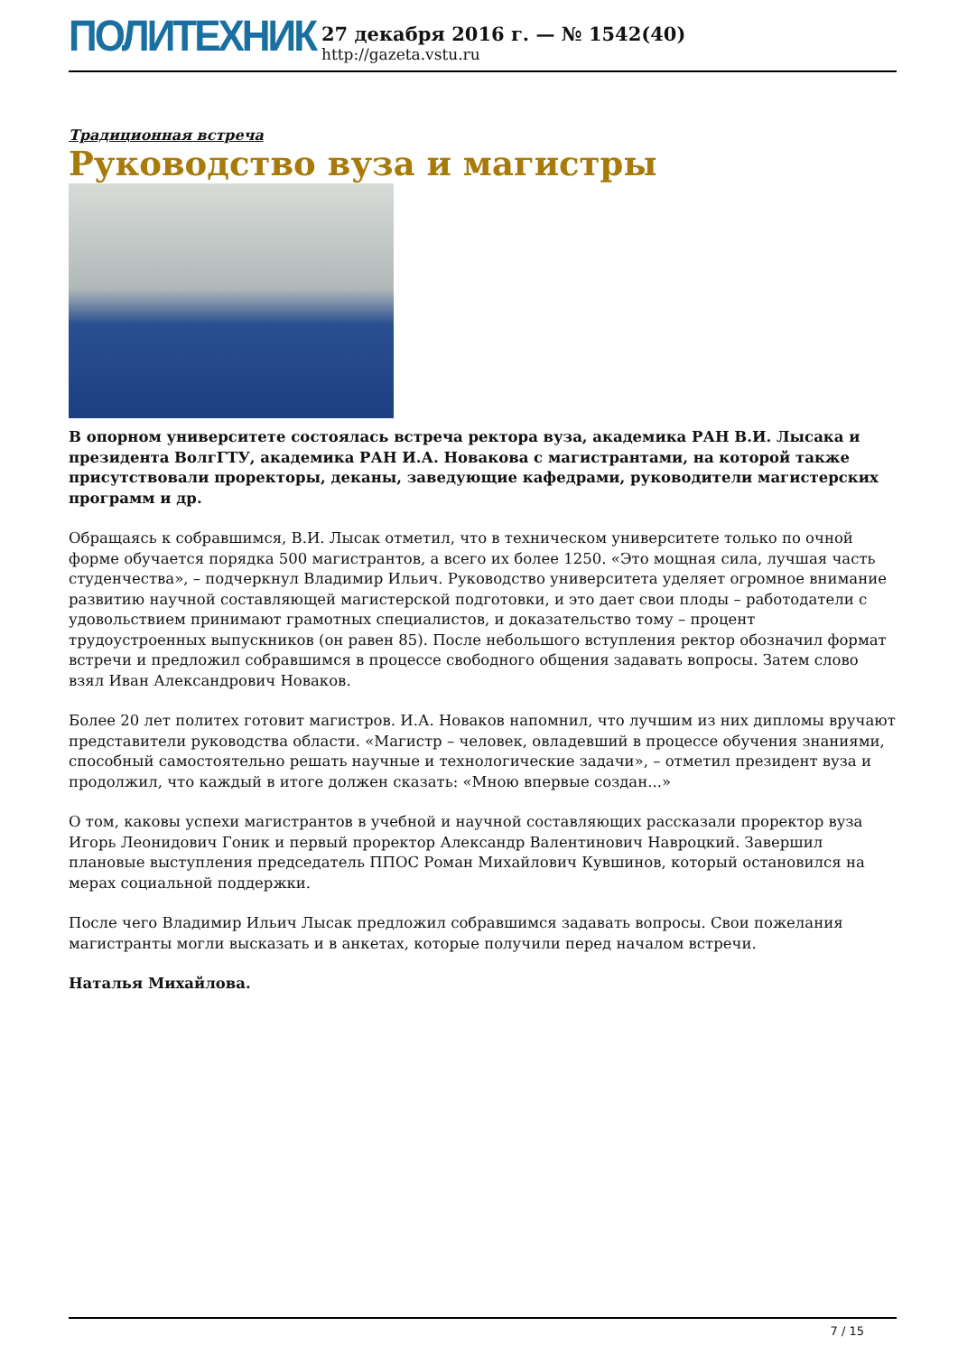ПОЛИТЕХНИК
27 декабря 2016 г. — № 1542(40)
http://gazeta.vstu.ru
Традиционная встреча
Руководство вуза и магистры
В опорном университете состоялась встреча ректора вуза, академика РАН В.И. Лысака и президента ВолгГТУ, академика РАН И.А. Новакова с магистрантами, на которой также присутствовали проректоры, деканы, заведующие кафедрами, руководители магистерских программ и др.
Обращаясь к собравшимся, В.И. Лысак отметил, что в техническом университете только по очной форме обучается порядка 500 магистрантов, а всего их более 1250. «Это мощная сила, лучшая часть студенчества», – подчеркнул Владимир Ильич. Руководство университета уделяет огромное внимание развитию научной составляющей магистерской подготовки, и это дает свои плоды – работодатели с удовольствием принимают грамотных специалистов, и доказательство тому – процент трудоустроенных выпускников (он равен 85). После небольшого вступления ректор обозначил формат встречи и предложил собравшимся в процессе свободного общения задавать вопросы. Затем слово взял Иван Александрович Новаков.
Более 20 лет политех готовит магистров. И.А. Новаков напомнил, что лучшим из них дипломы вручают представители руководства области. «Магистр – человек, овладевший в процессе обучения знаниями, способный самостоятельно решать научные и технологические задачи», – отметил президент вуза и продолжил, что каждый в итоге должен сказать: «Мною впервые создан...»
О том, каковы успехи магистрантов в учебной и научной составляющих рассказали проректор вуза Игорь Леонидович Гоник и первый проректор Александр Валентинович Навроцкий. Завершил плановые выступления председатель ППОС Роман Михайлович Кувшинов, который остановился на мерах социальной поддержки.
После чего Владимир Ильич Лысак предложил собравшимся задавать вопросы. Свои пожелания магистранты могли высказать и в анкетах, которые получили перед началом встречи.
Наталья Михайлова.
7 / 15